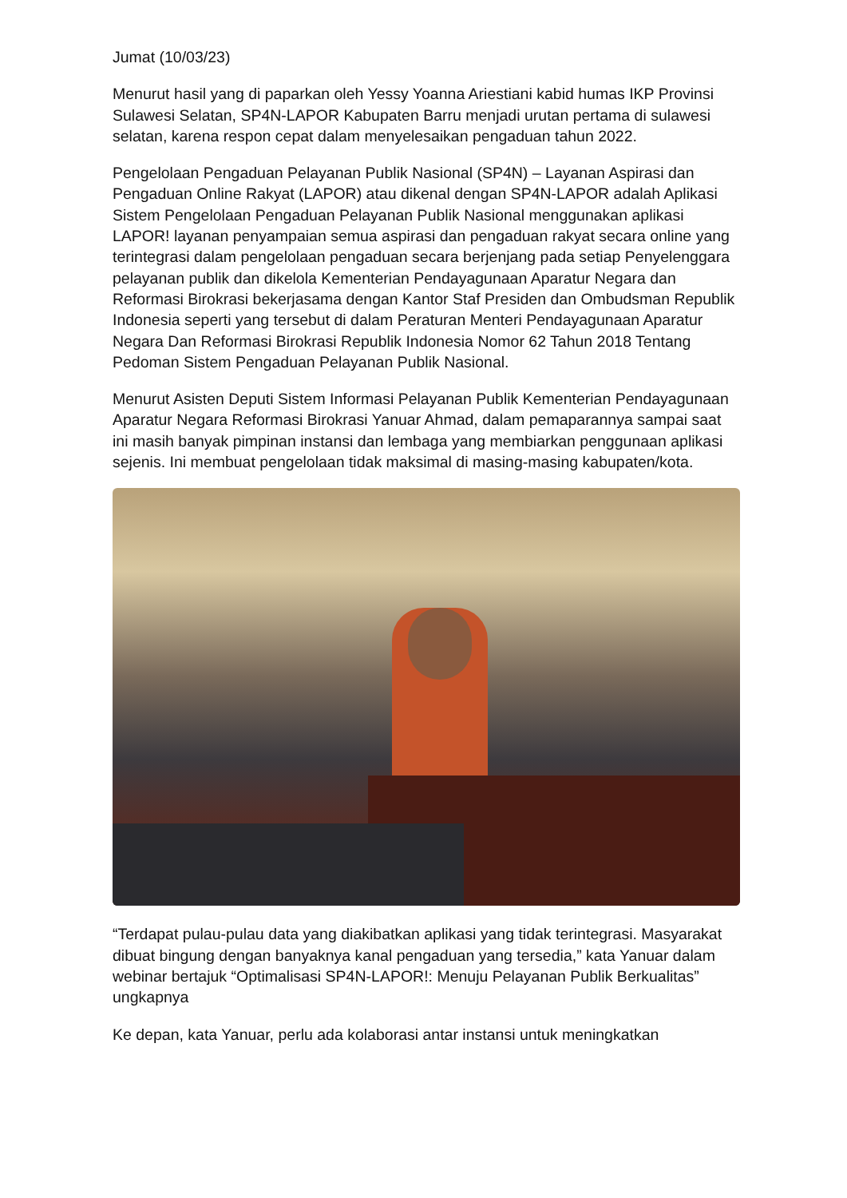Jumat (10/03/23)
Menurut hasil yang di paparkan oleh Yessy Yoanna Ariestiani kabid humas IKP Provinsi Sulawesi Selatan, SP4N-LAPOR Kabupaten Barru menjadi urutan pertama di sulawesi selatan, karena respon cepat dalam menyelesaikan pengaduan tahun 2022.
Pengelolaan Pengaduan Pelayanan Publik Nasional (SP4N) – Layanan Aspirasi dan Pengaduan Online Rakyat (LAPOR) atau dikenal dengan SP4N-LAPOR adalah Aplikasi Sistem Pengelolaan Pengaduan Pelayanan Publik Nasional menggunakan aplikasi LAPOR! layanan penyampaian semua aspirasi dan pengaduan rakyat secara online yang terintegrasi dalam pengelolaan pengaduan secara berjenjang pada setiap Penyelenggara pelayanan publik dan dikelola Kementerian Pendayagunaan Aparatur Negara dan Reformasi Birokrasi bekerjasama dengan Kantor Staf Presiden dan Ombudsman Republik Indonesia seperti yang tersebut di dalam Peraturan Menteri Pendayagunaan Aparatur Negara Dan Reformasi Birokrasi Republik Indonesia Nomor 62 Tahun 2018 Tentang Pedoman Sistem Pengaduan Pelayanan Publik Nasional.
Menurut Asisten Deputi Sistem Informasi Pelayanan Publik Kementerian Pendayagunaan Aparatur Negara Reformasi Birokrasi Yanuar Ahmad, dalam pemaparannya sampai saat ini masih banyak pimpinan instansi dan lembaga yang membiarkan penggunaan aplikasi sejenis. Ini membuat pengelolaan tidak maksimal di masing-masing kabupaten/kota.
“Terdapat pulau-pulau data yang diakibatkan aplikasi yang tidak terintegrasi. Masyarakat dibuat bingung dengan banyaknya kanal pengaduan yang tersedia,” kata Yanuar dalam webinar bertajuk “Optimalisasi SP4N-LAPOR!: Menuju Pelayanan Publik Berkualitas” ungkapnya
Ke depan, kata Yanuar, perlu ada kolaborasi antar instansi untuk meningkatkan